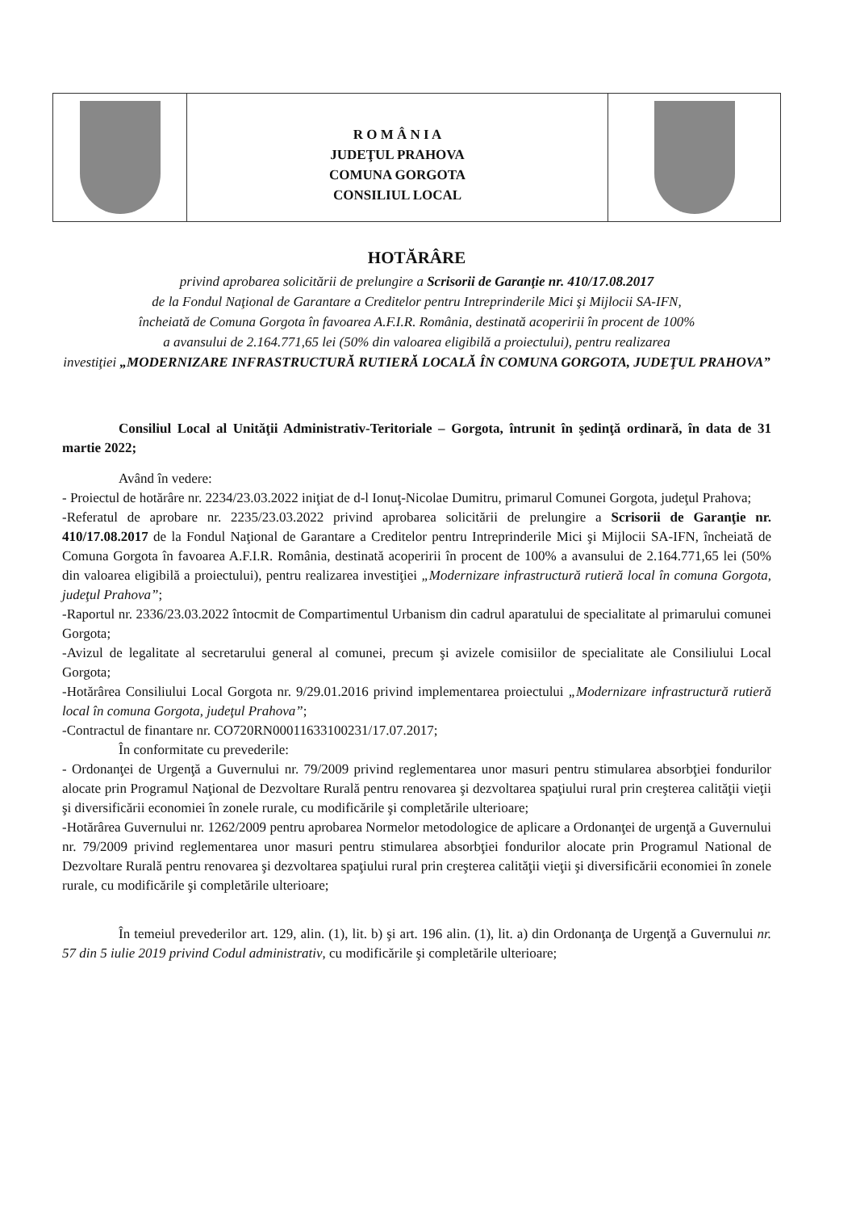R O M Â N I A
JUDEŢUL PRAHOVA
COMUNA GORGOTA
CONSILIUL LOCAL
HOTĂRÂRE
privind aprobarea solicitării de prelungire a Scrisorii de Garanţie nr. 410/17.08.2017
de la Fondul Naţional de Garantare a Creditelor pentru Intreprinderile Mici şi Mijlocii SA-IFN,
încheiată de Comuna Gorgota în favoarea A.F.I.R. România, destinată acoperirii în procent de 100%
a avansului de 2.164.771,65 lei (50% din valoarea eligibilă a proiectului), pentru realizarea
investiţiei „MODERNIZARE INFRASTRUCTURĂ RUTIERĂ LOCALĂ ÎN COMUNA GORGOTA, JUDEŢUL PRAHOVA”
Consiliul Local al Unităţii Administrativ-Teritoriale – Gorgota, întrunit în şedinţă ordinară, în data de 31 martie 2022;
Având în vedere:
- Proiectul de hotărâre nr. 2234/23.03.2022 iniţiat de d-l Ionuţ-Nicolae Dumitru, primarul Comunei Gorgota, judeţul Prahova;
-Referatul de aprobare nr. 2235/23.03.2022 privind aprobarea solicitării de prelungire a Scrisorii de Garanţie nr. 410/17.08.2017 de la Fondul Naţional de Garantare a Creditelor pentru Intreprinderile Mici şi Mijlocii SA-IFN, încheiată de Comuna Gorgota în favoarea A.F.I.R. România, destinată acoperirii în procent de 100% a avansului de 2.164.771,65 lei (50% din valoarea eligibilă a proiectului), pentru realizarea investiţiei „Modernizare infrastructură rutieră local în comuna Gorgota, judeţul Prahova”;
-Raportul nr. 2336/23.03.2022 întocmit de Compartimentul Urbanism din cadrul aparatului de specialitate al primarului comunei Gorgota;
-Avizul de legalitate al secretarului general al comunei, precum şi avizele comisiilor de specialitate ale Consiliului Local Gorgota;
-Hotărârea Consiliului Local Gorgota nr. 9/29.01.2016 privind implementarea proiectului „Modernizare infrastructură rutieră local în comuna Gorgota, judeţul Prahova”;
-Contractul de finantare nr. CO720RN00011633100231/17.07.2017;
În conformitate cu prevederile:
- Ordonanţei de Urgenţă a Guvernului nr. 79/2009 privind reglementarea unor masuri pentru stimularea absorbţiei fondurilor alocate prin Programul Naţional de Dezvoltare Rurală pentru renovarea şi dezvoltarea spaţiului rural prin creşterea calităţii vieţii şi diversificării economiei în zonele rurale, cu modificările şi completările ulterioare;
-Hotărârea Guvernului nr. 1262/2009 pentru aprobarea Normelor metodologice de aplicare a Ordonanţei de urgenţă a Guvernului nr. 79/2009 privind reglementarea unor masuri pentru stimularea absorbţiei fondurilor alocate prin Programul National de Dezvoltare Rurală pentru renovarea şi dezvoltarea spaţiului rural prin creşterea calităţii vieţii şi diversificării economiei în zonele rurale, cu modificările şi completările ulterioare;
În temeiul prevederilor art. 129, alin. (1), lit. b) şi art. 196 alin. (1), lit. a) din Ordonanţa de Urgenţă a Guvernului nr. 57 din 5 iulie 2019 privind Codul administrativ, cu modificările şi completările ulterioare;